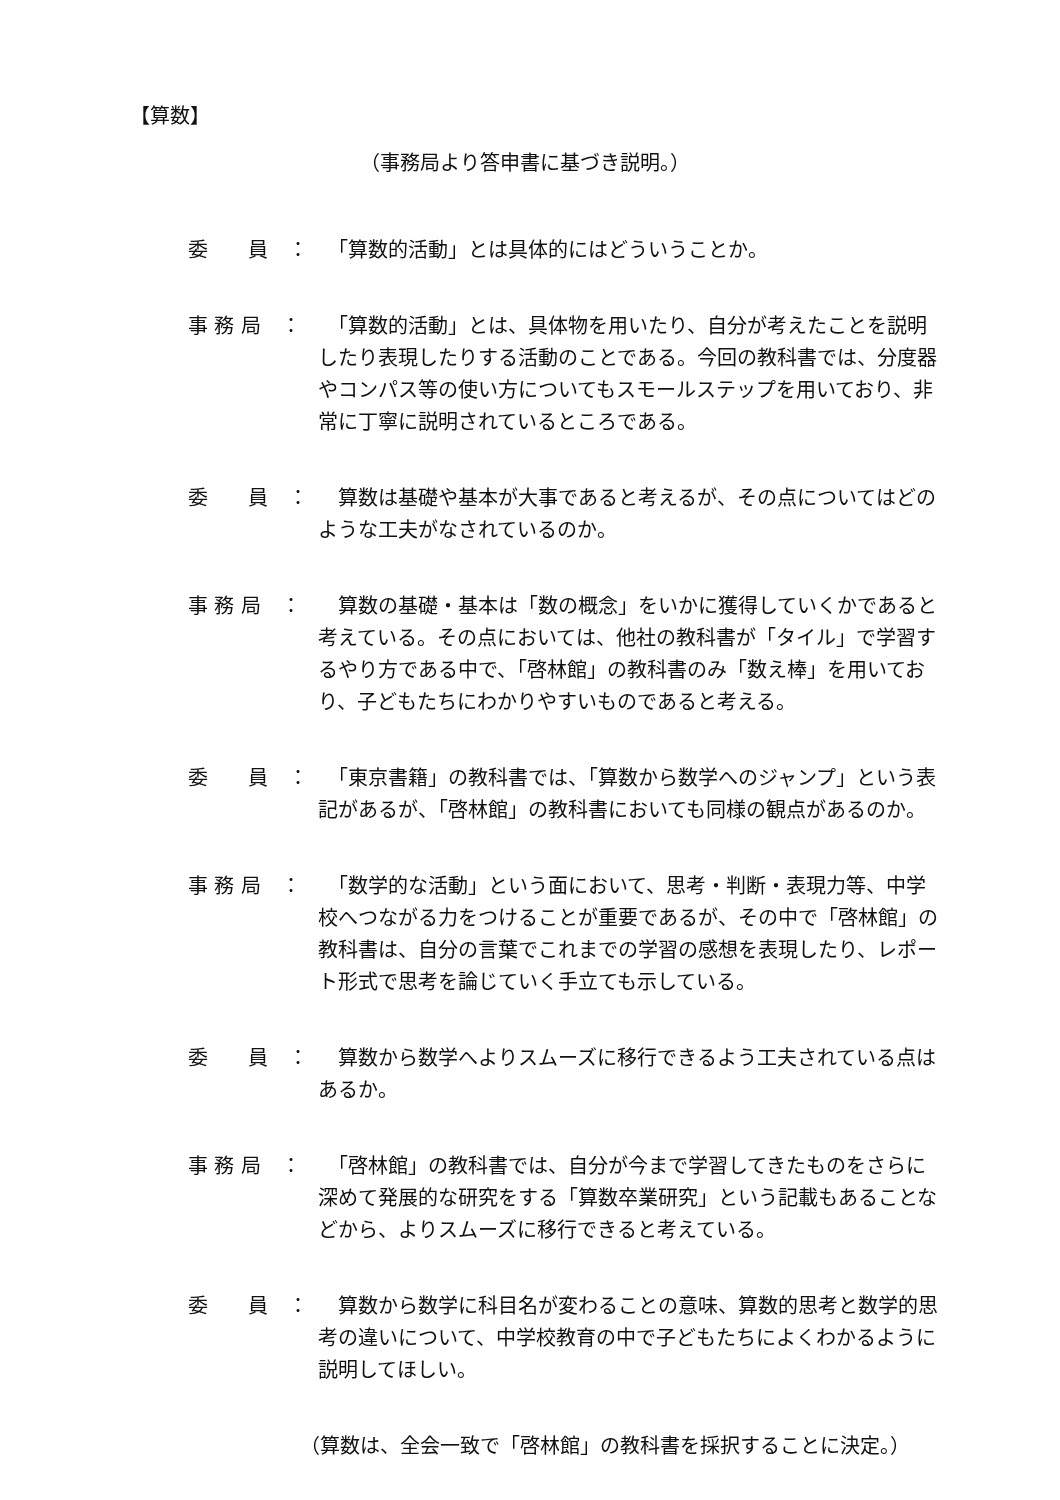【算数】
（事務局より答申書に基づき説明。）
委　　員　： 　「算数的活動」とは具体的にはどういうことか。
事 務 局　： 　「算数的活動」とは、具体物を用いたり、自分が考えたことを説明したり表現したりする活動のことである。今回の教科書では、分度器やコンパス等の使い方についてもスモールステップを用いており、非常に丁寧に説明されているところである。
委　　員　： 　算数は基礎や基本が大事であると考えるが、その点についてはどのような工夫がなされているのか。
事 務 局　： 　算数の基礎・基本は「数の概念」をいかに獲得していくかであると考えている。その点においては、他社の教科書が「タイル」で学習するやり方である中で、「啓林館」の教科書のみ「数え棒」を用いており、子どもたちにわかりやすいものであると考える。
委　　員　： 　「東京書籍」の教科書では、「算数から数学へのジャンプ」という表記があるが、「啓林館」の教科書においても同様の観点があるのか。
事 務 局　： 　「数学的な活動」という面において、思考・判断・表現力等、中学校へつながる力をつけることが重要であるが、その中で「啓林館」の教科書は、自分の言葉でこれまでの学習の感想を表現したり、レポート形式で思考を論じていく手立ても示している。
委　　員　： 　算数から数学へよりスムーズに移行できるよう工夫されている点はあるか。
事 務 局　： 　「啓林館」の教科書では、自分が今まで学習してきたものをさらに深めて発展的な研究をする「算数卒業研究」という記載もあることなどから、よりスムーズに移行できると考えている。
委　　員　： 　算数から数学に科目名が変わることの意味、算数的思考と数学的思考の違いについて、中学校教育の中で子どもたちによくわかるように説明してほしい。
（算数は、全会一致で「啓林館」の教科書を採択することに決定。）